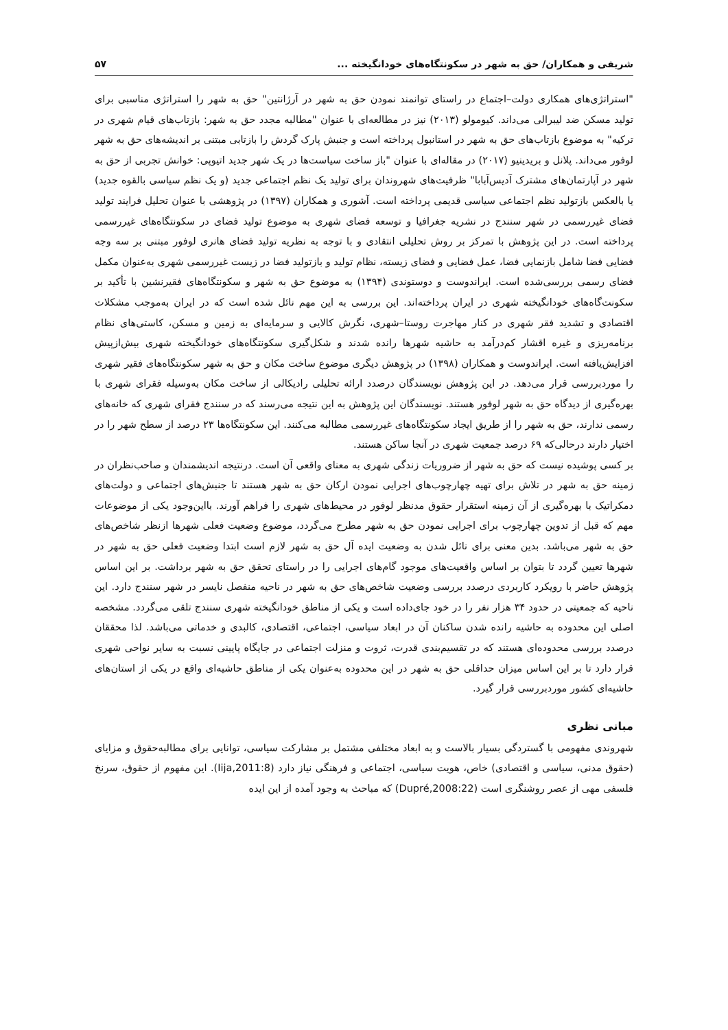شریفی و همکاران/ حق به شهر در سکونتگاه‌های خودانگیخته ... ۵۷
"استراتژی‌های همکاری دولت–اجتماع در راستای توانمند نمودن حق به شهر در آرژانتین" حق به شهر را استراتژی مناسبی برای تولید مسکن ضد لیبرالی می‌داند. کیومولو (۲۰۱۳) نیز در مطالعه‌ای با عنوان "مطالبه مجدد حق به شهر: بازتاب‌های قیام شهری در ترکیه" به موضوع بازتاب‌های حق به شهر در استانبول پرداخته است و جنبش پارک گردش را بازتابی مبتنی بر اندیشه‌های حق به شهر لوفور می‌داند. پلانل و بریدینیو (۲۰۱۷) در مقاله‌ای با عنوان "باز ساخت سیاست‌ها در یک شهر جدید اتیوپی: خوانش تجربی از حق به شهر در آپارتمان‌های مشترک آدیس‌آبابا" ظرفیت‌های شهروندان برای تولید یک نظم اجتماعی جدید (و یک نظم سیاسی بالقوه جدید) یا بالعکس بازتولید نظم اجتماعی سیاسی قدیمی پرداخته است. آشوری و همکاران (۱۳۹۷) در پژوهشی با عنوان تحلیل فرایند تولید فضای غیررسمی در شهر سنندج در نشریه جغرافیا و توسعه فضای شهری به موضوع تولید فضای در سکونتگاه‌های غیررسمی پرداخته است. در این پژوهش با تمرکز بر روش تحلیلی انتقادی و با توجه به نظریه تولید فضای هانری لوفور مبتنی بر سه وجه فضایی فضا شامل بازنمایی فضا، عمل فضایی و فضای زیسته، نظام تولید و بازتولید فضا در زیست غیررسمی شهری به‌عنوان مکمل فضای رسمی بررسی‌شده است. ایراندوست و دوستوندی (۱۳۹۴) به موضوع حق به شهر و سکونتگاه‌های فقیرنشین با تأکید بر سکونت‌گاه‌های خودانگیخته شهری در ایران پرداخته‌اند. این بررسی به این مهم نائل شده است که در ایران به‌موجب مشکلات اقتصادی و تشدید فقر شهری در کنار مهاجرت روستا–شهری، نگرش کالایی و سرمایه‌ای به زمین و مسکن، کاستی‌های نظام برنامه‌ریزی و غیره اقشار کم‌درآمد به حاشیه شهرها رانده شدند و شکل‌گیری سکونتگاه‌های خودانگیخته شهری بیش‌ازپیش افزایش‌یافته است. ایراندوست و همکاران (۱۳۹۸) در پژوهش دیگری موضوع ساخت مکان و حق به شهر سکونتگاه‌های فقیر شهری را موردبررسی قرار می‌دهد. در این پژوهش نویسندگان درصدد ارائه تحلیلی رادیکالی از ساخت مکان به‌وسیله فقرای شهری با بهره‌گیری از دیدگاه حق به شهر لوفور هستند. نویسندگان این پژوهش به این نتیجه می‌رسند که در سنندج فقرای شهری که خانه‌های رسمی ندارند، حق به شهر را از طریق ایجاد سکونتگاه‌های غیررسمی مطالبه می‌کنند. این سکونتگاه‌ها ۲۳ درصد از سطح شهر را در اختیار دارند درحالی‌که ۶۹ درصد جمعیت شهری در آنجا ساکن هستند.
بر کسی پوشیده نیست که حق به شهر از ضروریات زندگی شهری به معنای واقعی آن است. درنتیجه اندیشمندان و صاحب‌نظران در زمینه حق به شهر در تلاش برای تهیه چهارچوب‌های اجرایی نمودن ارکان حق به شهر هستند تا جنبش‌های اجتماعی و دولت‌های دمکراتیک با بهره‌گیری از آن زمینه استقرار حقوق مدنظر لوفور در محیط‌های شهری را فراهم آورند. بااین‌وجود یکی از موضوعات مهم که قبل از تدوین چهارچوب برای اجرایی نمودن حق به شهر مطرح می‌گردد، موضوع وضعیت فعلی شهرها ازنظر شاخص‌های حق به شهر می‌باشد. بدین معنی برای نائل شدن به وضعیت ایده آل حق به شهر لازم است ابتدا وضعیت فعلی حق به شهر در شهرها تعیین گردد تا بتوان بر اساس واقعیت‌های موجود گام‌های اجرایی را در راستای تحقق حق به شهر برداشت. بر این اساس پژوهش حاضر با رویکرد کاربردی درصدد بررسی وضعیت شاخص‌های حق به شهر در ناحیه منفصل نایسر در شهر سنندج دارد. این ناحیه که جمعیتی در حدود ۳۴ هزار نفر را در خود جای‌داده است و یکی از مناطق خودانگیخته شهری سنندج تلقی می‌گردد. مشخصه اصلی این محدوده به حاشیه رانده شدن ساکنان آن در ابعاد سیاسی، اجتماعی، اقتصادی، کالبدی و خدماتی می‌باشد. لذا محققان درصدد بررسی محدوده‌ای هستند که در تقسیم‌بندی قدرت، ثروت و منزلت اجتماعی در جایگاه پایینی نسبت به سایر نواحی شهری قرار دارد تا بر این اساس میزان حداقلی حق به شهر در این محدوده به‌عنوان یکی از مناطق حاشیه‌ای واقع در یکی از استان‌های حاشیه‌ای کشور موردبررسی قرار گیرد.
مبانی نظری
شهروندی مفهومی با گستردگی بسیار بالاست و به ابعاد مختلفی مشتمل بر مشارکت سیاسی، توانایی برای مطالبه‌حقوق و مزایای (حقوق مدنی، سیاسی و اقتصادی) خاص، هویت سیاسی، اجتماعی و فرهنگی نیاز دارد (Iija,2011:8). این مفهوم از حقوق، سرنخ فلسفی مهی از عصر روشنگری است (Dupré,2008:22) که مباحث به وجود آمده از این ایده